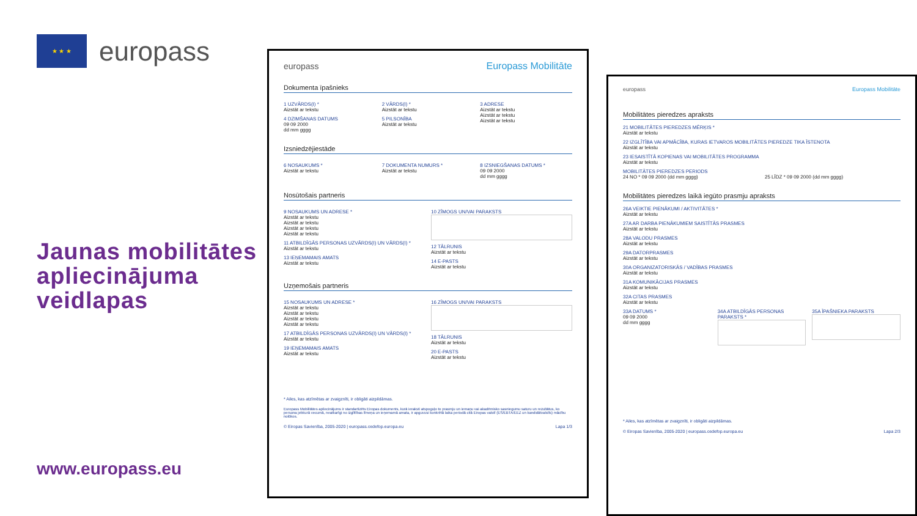★ ★ ★
europass
Jaunas mobilitātes apliecinājuma veidlapas
www.europass.eu
europass Europass Mobilitāte
Dokumenta īpašnieks
1 UZVĀRDS(I) *
Aizstāt ar tekstu
4 DZIMŠANAS DATUMS
09 09 2000
dd mm gggg
2 VĀRDS(I) *
Aizstāt ar tekstu
5 PILSONĪBA
Aizstāt ar tekstu
3 ADRESE
Aizstāt ar tekstu
Aizstāt ar tekstu
Aizstāt ar tekstu
Izsniedzējiestāde
6 NOSAUKUMS *
Aizstāt ar tekstu
7 DOKUMENTA NUMURS *
Aizstāt ar tekstu
8 IZSNIEGŠANAS DATUMS *
09 09 2000
dd mm gggg
Nosūtošais partneris
9 NOSAUKUMS UN ADRESE *
Aizstāt ar tekstu
Aizstāt ar tekstu
Aizstāt ar tekstu
Aizstāt ar tekstu
11 ATBILDĪGĀS PERSONAS UZVĀRDS(I) UN VĀRDS(I) *
Aizstāt ar tekstu
13 IEŅEMAMAIS AMATS
Aizstāt ar tekstu
10 ZĪMOGS UN/VAI PARAKSTS
12 TĀLRUNIS
Aizstāt ar tekstu
14 E-PASTS
Aizstāt ar tekstu
Uzņemošais partneris
15 NOSAUKUMS UN ADRESE *
Aizstāt ar tekstu
Aizstāt ar tekstu
Aizstāt ar tekstu
Aizstāt ar tekstu
17 ATBILDĪGĀS PERSONAS UZVĀRDS(I) UN VĀRDS(I) *
Aizstāt ar tekstu
19 IEŅEMAMAIS AMATS
Aizstāt ar tekstu
16 ZĪMOGS UN/VAI PARAKSTS
18 TĀLRUNIS
Aizstāt ar tekstu
20 E-PASTS
Aizstāt ar tekstu
* Ailes, kas atzīmētas ar zvaigznīti, ir obligāti aizpildāmas.
Europass Mobilitātes apliecinājums ir standartizēts Eiropas dokuments, kurā ieraksti atspoguļo to prasmju un iemaņu vai akadēmisko sasniegumu saturu un rezultātus, ko persona jebkurā vecumā, neatkarīgi no izglītības līmeņa un ieņemamā amata, ir apguvusi konkrētā laika periodā citā Eiropas valstī (ES/EBTA/EEZ un kandidātvalstīs) mācību nolūkos.
© Eiropas Savienība, 2005-2020 | europass.cedefop.europa.eu Lapa 1/3
europass Europass Mobilitāte
Mobilitātes pieredzes apraksts
21 MOBILITĀTES PIEREDZES MĒRĶIS *
Aizstāt ar tekstu
22 IZGLĪTĪBA VAI APMĀCĪBA, KURAS IETVAROS MOBILITĀTES PIEREDZE TIKA ĪSTENOTA
Aizstāt ar tekstu
23 IESAISTĪTĀ KOPIENAS VAI MOBILITĀTES PROGRAMMA
Aizstāt ar tekstu
MOBILITĀTES PIEREDZES PERIODS
24 NO * 09 09 2000 (dd mm gggg)
25 LĪDZ * 09 09 2000 (dd mm gggg)
Mobilitātes pieredzes laikā iegūto prasmju apraksts
26A VEIKTIE PIENĀKUMI / AKTIVITĀTES *
Aizstāt ar tekstu
27A AR DARBA PIENĀKUMIEM SAISTĪTĀS PRASMES
Aizstāt ar tekstu
28A VALODU PRASMES
Aizstāt ar tekstu
29A DATORPRASMES
Aizstāt ar tekstu
30A ORGANIZATORISKĀS / VADĪBAS PRASMES
Aizstāt ar tekstu
31A KOMUNIKĀCIJAS PRASMES
Aizstāt ar tekstu
32A CITAS PRASMES
Aizstāt ar tekstu
33A DATUMS *
09 09 2000
dd mm gggg
34A ATBILDĪGĀS PERSONAS PARAKSTS *
35A ĪPAŠNIEKA PARAKSTS
* Ailes, kas atzīmētas ar zvaigznīti, ir obligāti aizpildāmas.
© Eiropas Savienība, 2005-2020 | europass.cedefop.europa.eu Lapa 2/3